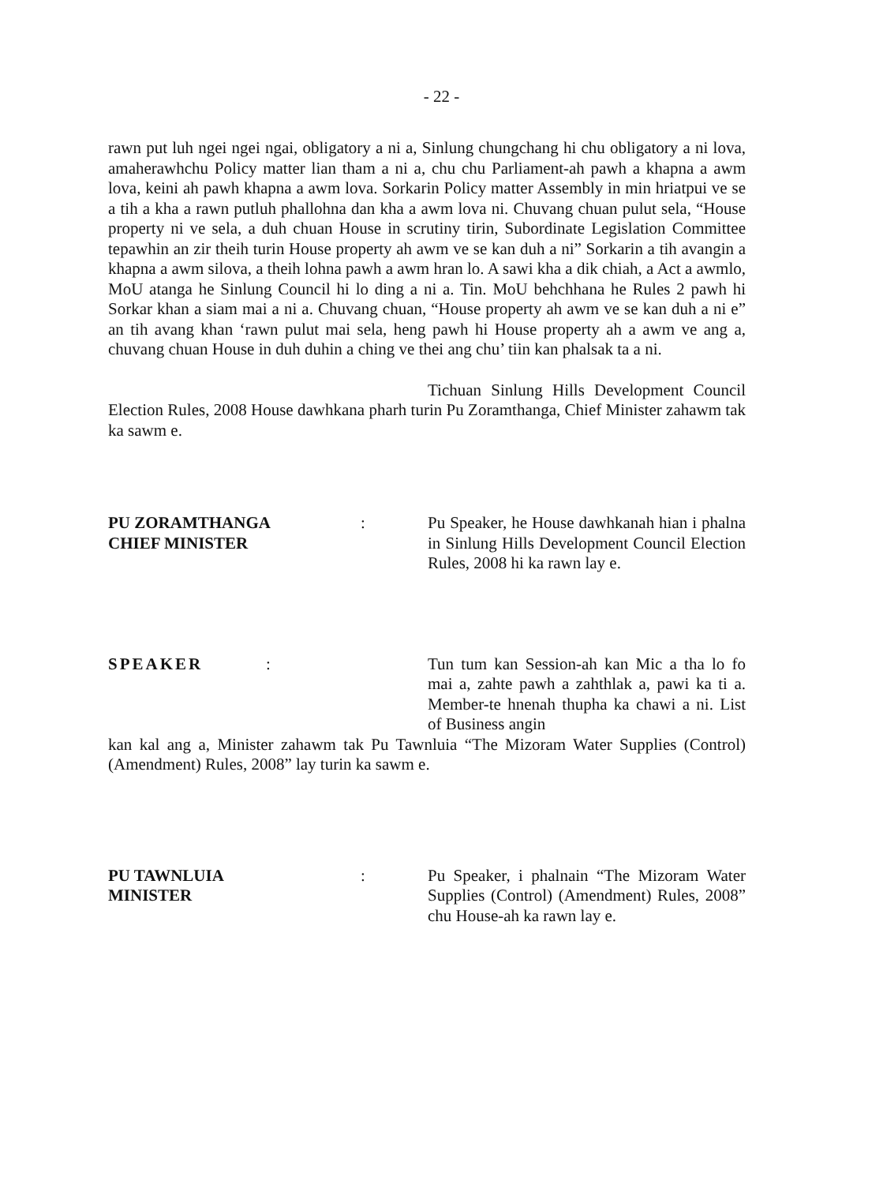- 22 -
rawn put luh ngei ngei ngai, obligatory a ni a, Sinlung chungchang hi chu obligatory a ni lova, amaherawhchu Policy matter lian tham a ni a, chu chu Parliament-ah pawh a khapna a awm lova, keini ah pawh khapna a awm lova. Sorkarin Policy matter Assembly in min hriatpui ve se a tih a kha a rawn putluh phallohna dan kha a awm lova ni. Chuvang chuan pulut sela, “House property ni ve sela, a duh chuan House in scrutiny tirin, Subordinate Legislation Committee tepawhin an zir theih turin House property ah awm ve se kan duh a ni” Sorkarin a tih avangin a khapna a awm silova, a theih lohna pawh a awm hran lo. A sawi kha a dik chiah, a Act a awmlo, MoU atanga he Sinlung Council hi lo ding a ni a. Tin. MoU behchhana he Rules 2 pawh hi Sorkar khan a siam mai a ni a. Chuvang chuan, “House property ah awm ve se kan duh a ni e” an tih avang khan ‘rawn pulut mai sela, heng pawh hi House property ah a awm ve ang a, chuvang chuan House in duh duhin a ching ve thei ang chu’ tiin kan phalsak ta a ni.
Tichuan Sinlung Hills Development Council Election Rules, 2008 House dawhkana pharh turin Pu Zoramthanga, Chief Minister zahawm tak ka sawm e.
PU ZORAMTHANGA
CHIEF MINISTER
: Pu Speaker, he House dawhkanah hian i phalna in Sinlung Hills Development Council Election Rules, 2008 hi ka rawn lay e.
SPEAKER : Tun tum kan Session-ah kan Mic a tha lo fo mai a, zahte pawh a zahthlak a, pawi ka ti a. Member-te hnenah thupha ka chawi a ni. List of Business angin
kan kal ang a, Minister zahawm tak Pu Tawnluia “The Mizoram Water Supplies (Control) (Amendment) Rules, 2008” lay turin ka sawm e.
PU TAWNLUIA
MINISTER
: Pu Speaker, i phalnain “The Mizoram Water Supplies (Control) (Amendment) Rules, 2008” chu House-ah ka rawn lay e.